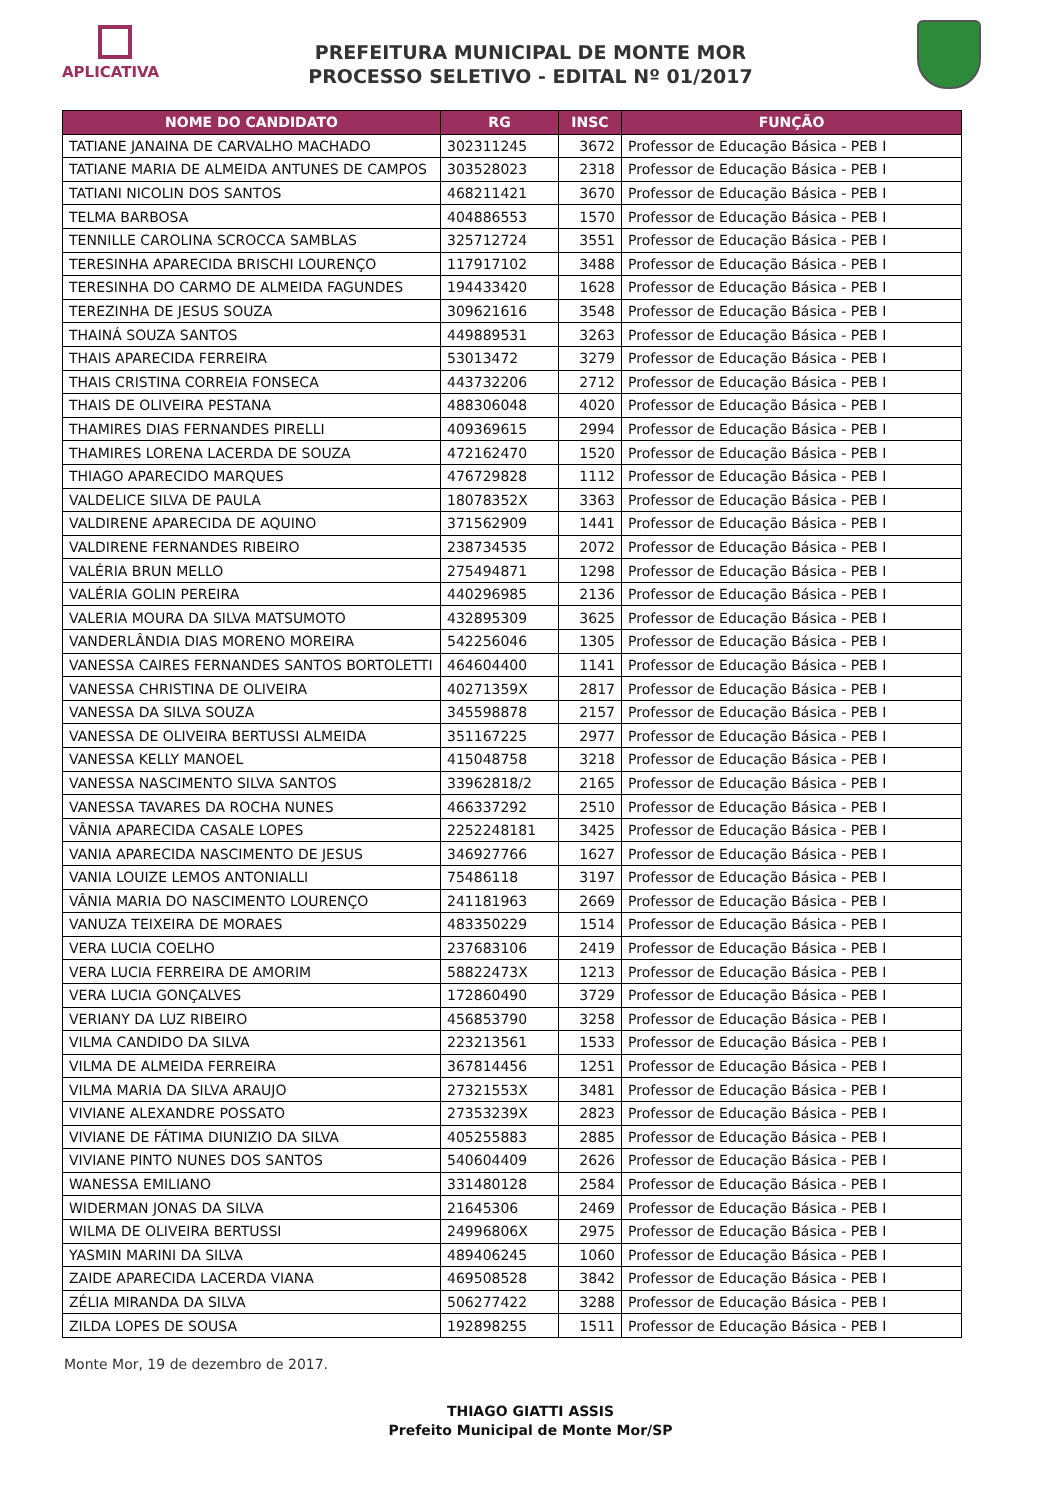APLICATIVA
PREFEITURA MUNICIPAL DE MONTE MOR
PROCESSO SELETIVO - EDITAL Nº 01/2017
| NOME DO CANDIDATO | RG | INSC | FUNÇÃO |
| --- | --- | --- | --- |
| TATIANE JANAINA DE CARVALHO MACHADO | 302311245 | 3672 | Professor de Educação Básica - PEB I |
| TATIANE MARIA DE ALMEIDA ANTUNES DE CAMPOS | 303528023 | 2318 | Professor de Educação Básica - PEB I |
| TATIANI NICOLIN DOS SANTOS | 468211421 | 3670 | Professor de Educação Básica - PEB I |
| TELMA BARBOSA | 404886553 | 1570 | Professor de Educação Básica - PEB I |
| TENNILLE CAROLINA SCROCCA SAMBLAS | 325712724 | 3551 | Professor de Educação Básica - PEB I |
| TERESINHA APARECIDA BRISCHI LOURENÇO | 117917102 | 3488 | Professor de Educação Básica - PEB I |
| TERESINHA DO CARMO DE ALMEIDA FAGUNDES | 194433420 | 1628 | Professor de Educação Básica - PEB I |
| TEREZINHA DE JESUS SOUZA | 309621616 | 3548 | Professor de Educação Básica - PEB I |
| THAINÁ SOUZA SANTOS | 449889531 | 3263 | Professor de Educação Básica - PEB I |
| THAIS APARECIDA FERREIRA | 53013472 | 3279 | Professor de Educação Básica - PEB I |
| THAIS CRISTINA CORREIA FONSECA | 443732206 | 2712 | Professor de Educação Básica - PEB I |
| THAIS DE OLIVEIRA PESTANA | 488306048 | 4020 | Professor de Educação Básica - PEB I |
| THAMIRES DIAS FERNANDES PIRELLI | 409369615 | 2994 | Professor de Educação Básica - PEB I |
| THAMIRES LORENA LACERDA DE SOUZA | 472162470 | 1520 | Professor de Educação Básica - PEB I |
| THIAGO APARECIDO MARQUES | 476729828 | 1112 | Professor de Educação Básica - PEB I |
| VALDELICE SILVA DE PAULA | 18078352X | 3363 | Professor de Educação Básica - PEB I |
| VALDIRENE APARECIDA DE AQUINO | 371562909 | 1441 | Professor de Educação Básica - PEB I |
| VALDIRENE FERNANDES RIBEIRO | 238734535 | 2072 | Professor de Educação Básica - PEB I |
| VALÉRIA BRUN MELLO | 275494871 | 1298 | Professor de Educação Básica - PEB I |
| VALÉRIA GOLIN PEREIRA | 440296985 | 2136 | Professor de Educação Básica - PEB I |
| VALERIA MOURA DA SILVA MATSUMOTO | 432895309 | 3625 | Professor de Educação Básica - PEB I |
| VANDERLÂNDIA DIAS MORENO MOREIRA | 542256046 | 1305 | Professor de Educação Básica - PEB I |
| VANESSA CAIRES FERNANDES SANTOS BORTOLETTI | 464604400 | 1141 | Professor de Educação Básica - PEB I |
| VANESSA CHRISTINA DE OLIVEIRA | 40271359X | 2817 | Professor de Educação Básica - PEB I |
| VANESSA DA SILVA SOUZA | 345598878 | 2157 | Professor de Educação Básica - PEB I |
| VANESSA DE OLIVEIRA BERTUSSI ALMEIDA | 351167225 | 2977 | Professor de Educação Básica - PEB I |
| VANESSA KELLY MANOEL | 415048758 | 3218 | Professor de Educação Básica - PEB I |
| VANESSA NASCIMENTO SILVA SANTOS | 33962818/2 | 2165 | Professor de Educação Básica - PEB I |
| VANESSA TAVARES DA ROCHA NUNES | 466337292 | 2510 | Professor de Educação Básica - PEB I |
| VÂNIA APARECIDA CASALE LOPES | 2252248181 | 3425 | Professor de Educação Básica - PEB I |
| VANIA APARECIDA NASCIMENTO DE JESUS | 346927766 | 1627 | Professor de Educação Básica - PEB I |
| VANIA LOUIZE LEMOS ANTONIALLI | 75486118 | 3197 | Professor de Educação Básica - PEB I |
| VÂNIA MARIA DO NASCIMENTO LOURENÇO | 241181963 | 2669 | Professor de Educação Básica - PEB I |
| VANUZA TEIXEIRA DE MORAES | 483350229 | 1514 | Professor de Educação Básica - PEB I |
| VERA LUCIA COELHO | 237683106 | 2419 | Professor de Educação Básica - PEB I |
| VERA LUCIA FERREIRA DE AMORIM | 58822473X | 1213 | Professor de Educação Básica - PEB I |
| VERA LUCIA GONÇALVES | 172860490 | 3729 | Professor de Educação Básica - PEB I |
| VERIANY DA LUZ RIBEIRO | 456853790 | 3258 | Professor de Educação Básica - PEB I |
| VILMA CANDIDO DA SILVA | 223213561 | 1533 | Professor de Educação Básica - PEB I |
| VILMA DE ALMEIDA FERREIRA | 367814456 | 1251 | Professor de Educação Básica - PEB I |
| VILMA MARIA DA SILVA ARAUJO | 27321553X | 3481 | Professor de Educação Básica - PEB I |
| VIVIANE ALEXANDRE POSSATO | 27353239X | 2823 | Professor de Educação Básica - PEB I |
| VIVIANE DE FÁTIMA DIUNIZIO DA SILVA | 405255883 | 2885 | Professor de Educação Básica - PEB I |
| VIVIANE PINTO NUNES DOS SANTOS | 540604409 | 2626 | Professor de Educação Básica - PEB I |
| WANESSA EMILIANO | 331480128 | 2584 | Professor de Educação Básica - PEB I |
| WIDERMAN JONAS DA SILVA | 21645306 | 2469 | Professor de Educação Básica - PEB I |
| WILMA DE OLIVEIRA BERTUSSI | 24996806X | 2975 | Professor de Educação Básica - PEB I |
| YASMIN MARINI DA SILVA | 489406245 | 1060 | Professor de Educação Básica - PEB I |
| ZAIDE APARECIDA LACERDA VIANA | 469508528 | 3842 | Professor de Educação Básica - PEB I |
| ZÉLIA MIRANDA DA SILVA | 506277422 | 3288 | Professor de Educação Básica - PEB I |
| ZILDA LOPES DE SOUSA | 192898255 | 1511 | Professor de Educação Básica - PEB I |
Monte Mor, 19 de dezembro de 2017.
THIAGO GIATTI ASSIS
Prefeito Municipal de Monte Mor/SP